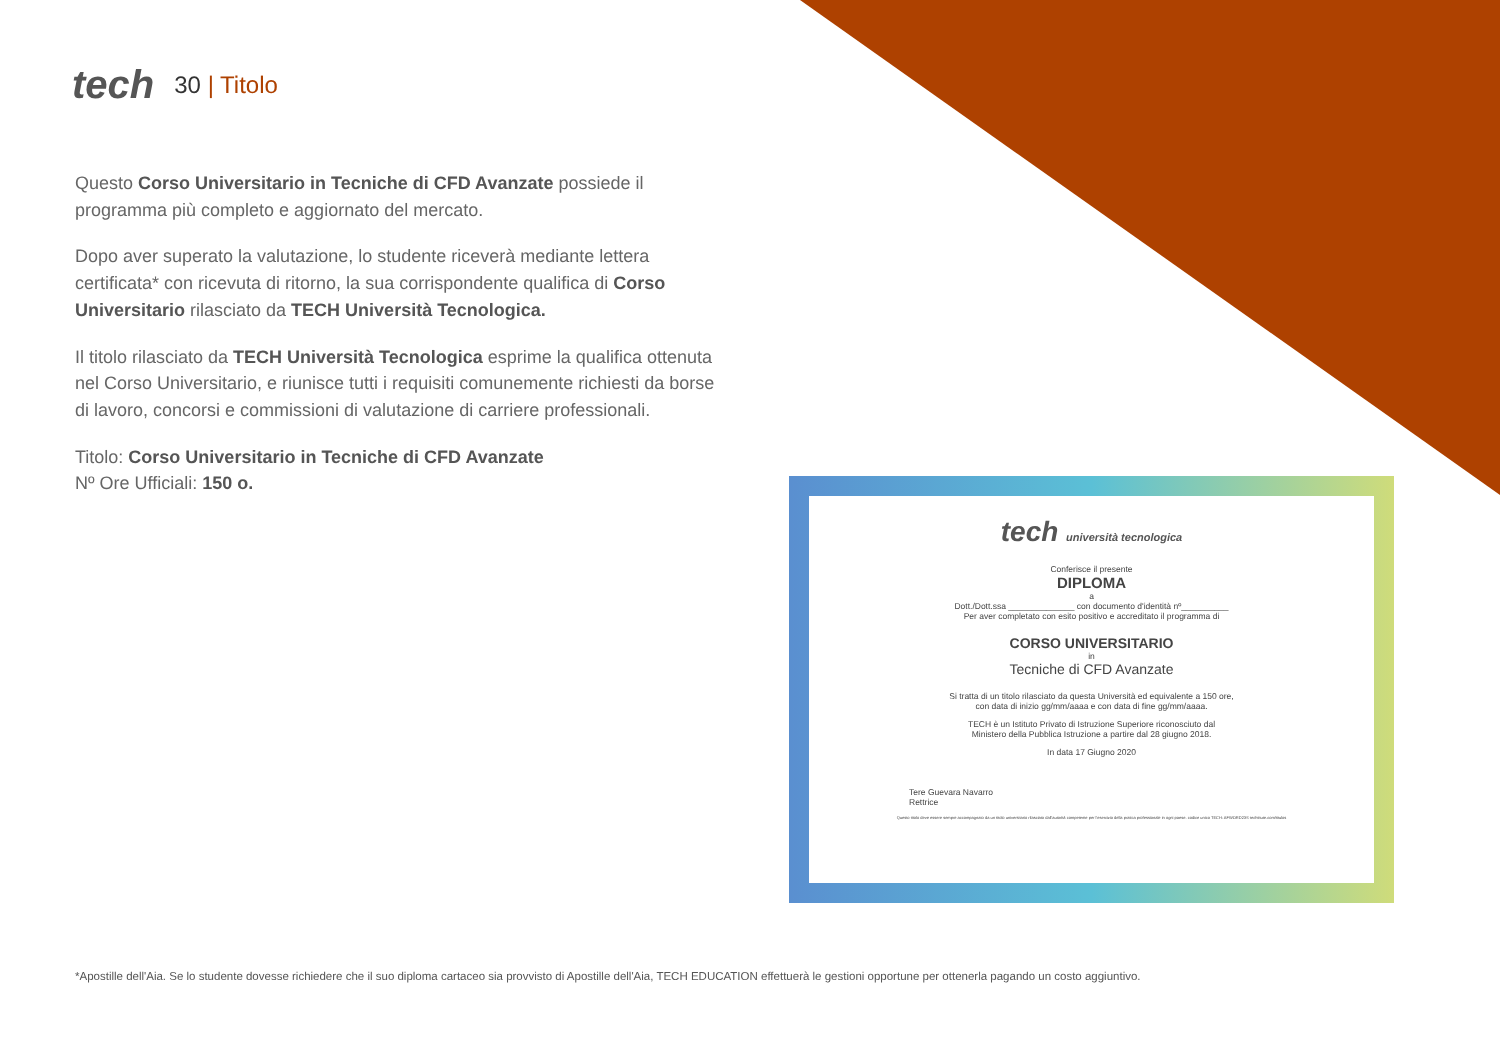tech
30 | Titolo
Questo Corso Universitario in Tecniche di CFD Avanzate possiede il programma più completo e aggiornato del mercato.
Dopo aver superato la valutazione, lo studente riceverà mediante lettera certificata* con ricevuta di ritorno, la sua corrispondente qualifica di Corso Universitario rilasciato da TECH Università Tecnologica.
Il titolo rilasciato da TECH Università Tecnologica esprime la qualifica ottenuta nel Corso Universitario, e riunisce tutti i requisiti comunemente richiesti da borse di lavoro, concorsi e commissioni di valutazione di carriere professionali.
Titolo: Corso Universitario in Tecniche di CFD Avanzate
Nº Ore Ufficiali: 150 o.
tech università tecnologica
Conferisce il presente
DIPLOMA
a
Dott./Dott.ssa ______________ con documento d'identità nº__________
Per aver completato con esito positivo e accreditato il programma di
CORSO UNIVERSITARIO
in
Tecniche di CFD Avanzate
Si tratta di un titolo rilasciato da questa Università ed equivalente a 150 ore,
con data di inizio gg/mm/aaaa e con data di fine gg/mm/aaaa.
TECH è un Istituto Privato di Istruzione Superiore riconosciuto dal
Ministero della Pubblica Istruzione a partire dal 28 giugno 2018.
In data 17 Giugno 2020
Tere Guevara Navarro
Rettrice
Questo titolo deve essere sempre accompagnato da un titolo universitario rilasciato dall'autorità competente per l'esercizio della pratica professionale in ogni paese. codice unico TECH: AFWORD23S techtitute.com/titulos
*Apostille dell'Aia. Se lo studente dovesse richiedere che il suo diploma cartaceo sia provvisto di Apostille dell'Aia, TECH EDUCATION effettuerà le gestioni opportune per ottenerla pagando un costo aggiuntivo.